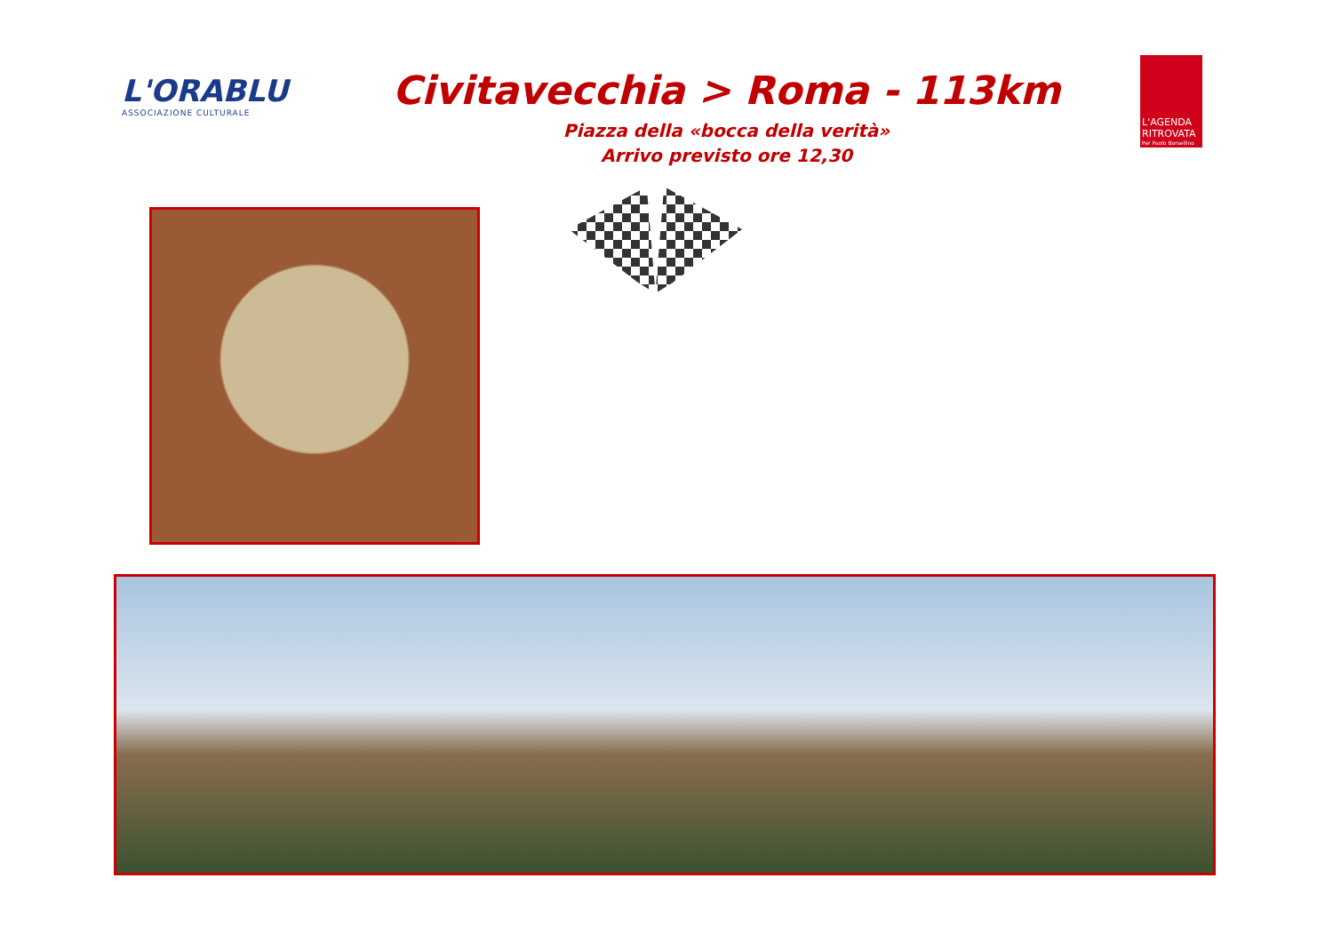L'ORABLU
ASSOCIAZIONE CULTURALE
Civitavecchia > Roma - 113km
Piazza della «bocca della verità»
Arrivo previsto ore 12,30
L'AGENDA RITROVATA
Per Paolo Borsellino